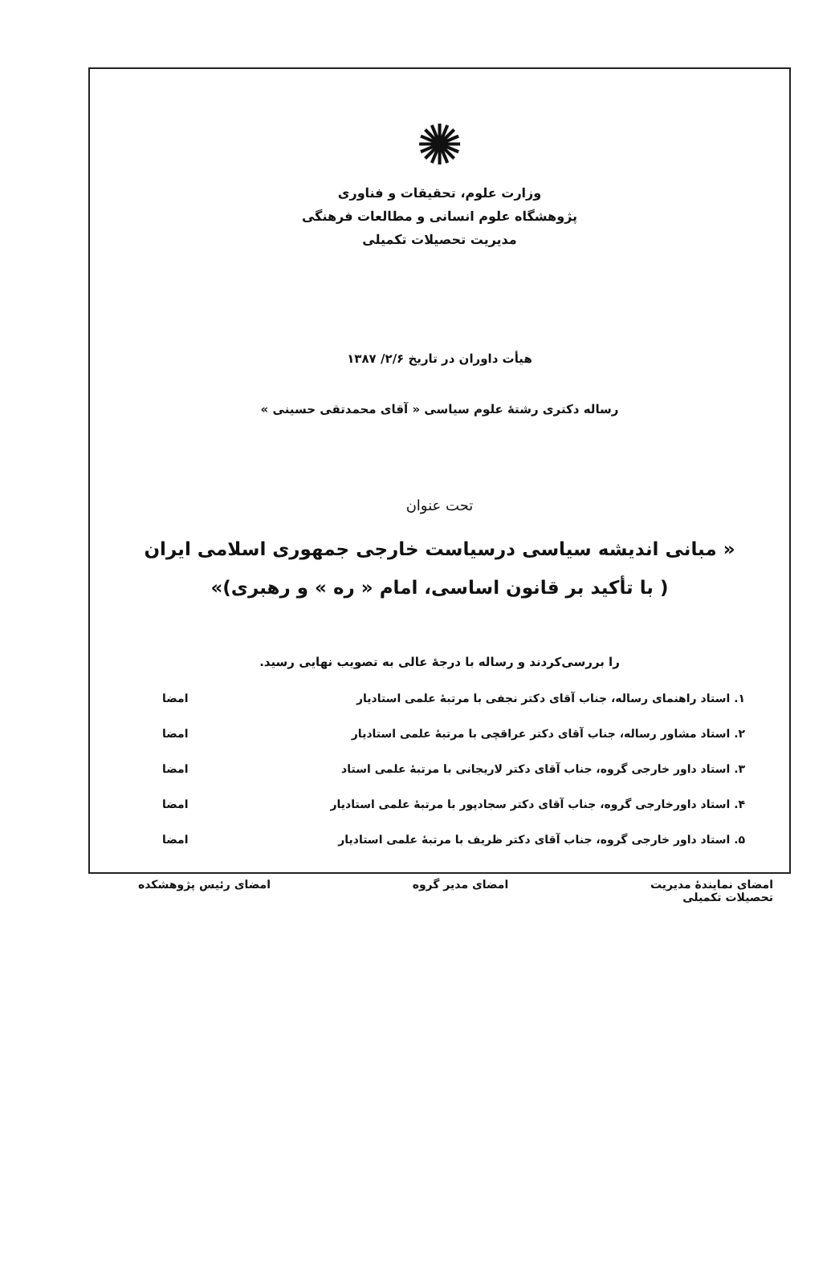✺
وزارت علوم، تحقیقات و فناوری
پژوهشگاه علوم انسانی و مطالعات فرهنگی
مدیریت تحصیلات تکمیلی
هیأت داوران در تاریخ ۲/۶/ ۱۳۸۷
رساله دکتری رشتهٔ علوم سیاسی « آقای محمدتقی حسینی »
تحت عنوان
« مبانی اندیشه سیاسی درسیاست خارجی جمهوری اسلامی ایران ( با تأکید بر قانون اساسی، امام « ره » و رهبری)»
را بررسی‌کردند و رساله با درجهٔ عالی به تصویب نهایی رسید.
۱. استاد راهنمای رساله، جناب آقای دکتر نجفی با مرتبهٔ علمی استادیار امضا
۲. استاد مشاور رساله، جناب آقای دکتر عراقچی با مرتبهٔ علمی استادیار امضا
۳. استاد داور خارجی گروه، جناب آقای دکتر لاریجانی با مرتبهٔ علمی استاد امضا
۴. استاد داورخارجی گروه، جناب آقای دکتر سجادپور با مرتبهٔ علمی استادیار امضا
۵. استاد داور خارجی گروه، جناب آقای دکتر ظریف با مرتبهٔ علمی استادیار امضا
امضای نمایندهٔ مدیریت
تحصیلات تکمیلی امضای مدیر گروه امضای رئیس پژوهشکده